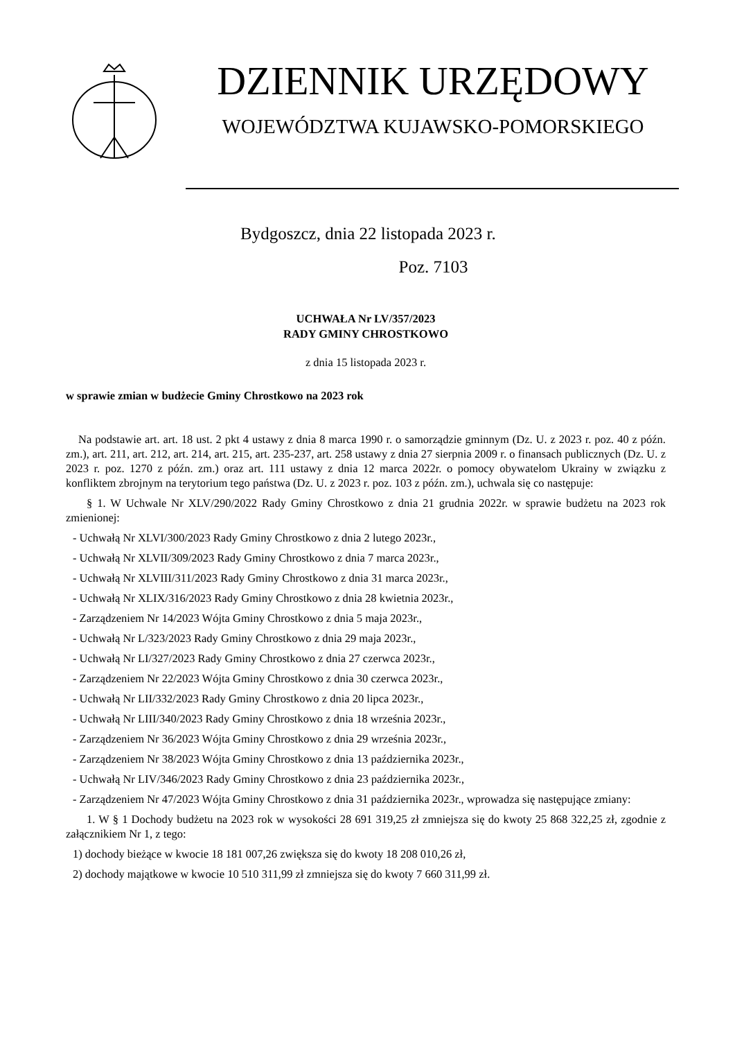DZIENNIK URZĘDOWY
WOJEWÓDZTWA KUJAWSKO-POMORSKIEGO
Bydgoszcz, dnia 22 listopada 2023 r.
Poz. 7103
UCHWAŁA Nr LV/357/2023
RADY GMINY CHROSTKOWO
z dnia 15 listopada 2023 r.
w sprawie zmian w budżecie Gminy Chrostkowo na 2023 rok
Na podstawie art. art. 18 ust. 2 pkt 4 ustawy z dnia 8 marca 1990 r. o samorządzie gminnym (Dz. U. z 2023 r. poz. 40 z późn. zm.), art. 211, art. 212, art. 214, art. 215, art. 235-237, art. 258 ustawy z dnia 27 sierpnia 2009 r. o finansach publicznych (Dz. U. z 2023 r. poz. 1270 z późn. zm.) oraz art. 111 ustawy z dnia 12 marca 2022r. o pomocy obywatelom Ukrainy w związku z konfliktem zbrojnym na terytorium tego państwa (Dz. U. z 2023 r. poz. 103 z późn. zm.), uchwala się co następuje:
§ 1. W Uchwale Nr XLV/290/2022 Rady Gminy Chrostkowo z dnia 21 grudnia 2022r. w sprawie budżetu na 2023 rok zmienionej:
- Uchwałą Nr XLVI/300/2023 Rady Gminy Chrostkowo z dnia 2 lutego 2023r.,
- Uchwałą Nr XLVII/309/2023 Rady Gminy Chrostkowo z dnia 7 marca 2023r.,
- Uchwałą Nr XLVIII/311/2023 Rady Gminy Chrostkowo z dnia 31 marca 2023r.,
- Uchwałą Nr XLIX/316/2023 Rady Gminy Chrostkowo z dnia 28 kwietnia 2023r.,
- Zarządzeniem Nr 14/2023 Wójta Gminy Chrostkowo z dnia 5 maja 2023r.,
- Uchwałą Nr L/323/2023 Rady Gminy Chrostkowo z dnia 29 maja 2023r.,
- Uchwałą Nr LI/327/2023 Rady Gminy Chrostkowo z dnia 27 czerwca 2023r.,
- Zarządzeniem Nr 22/2023 Wójta Gminy Chrostkowo z dnia 30 czerwca 2023r.,
- Uchwałą Nr LII/332/2023 Rady Gminy Chrostkowo z dnia 20 lipca 2023r.,
- Uchwałą Nr LIII/340/2023 Rady Gminy Chrostkowo z dnia 18 września 2023r.,
- Zarządzeniem Nr 36/2023 Wójta Gminy Chrostkowo z dnia 29 września 2023r.,
- Zarządzeniem Nr 38/2023 Wójta Gminy Chrostkowo z dnia 13 października 2023r.,
- Uchwałą Nr LIV/346/2023 Rady Gminy Chrostkowo z dnia 23 października 2023r.,
- Zarządzeniem Nr 47/2023 Wójta Gminy Chrostkowo z dnia 31 października 2023r., wprowadza się następujące zmiany:
1. W § 1 Dochody budżetu na 2023 rok w wysokości 28 691 319,25 zł zmniejsza się do kwoty 25 868 322,25 zł, zgodnie z załącznikiem Nr 1, z tego:
1) dochody bieżące w kwocie 18 181 007,26 zwiększa się do kwoty 18 208 010,26 zł,
2) dochody majątkowe w kwocie 10 510 311,99 zł zmniejsza się do kwoty 7 660 311,99 zł.